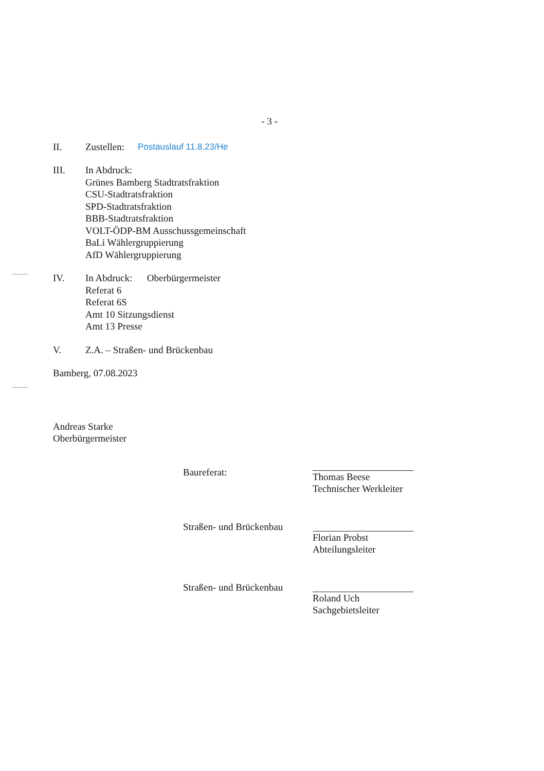- 3 -
II. Zustellen: Postauslauf 11.8.23/He
III. In Abdruck:
Grünes Bamberg Stadtratsfraktion
CSU-Stadtratsfraktion
SPD-Stadtratsfraktion
BBB-Stadtratsfraktion
VOLT-ÖDP-BM Ausschussgemeinschaft
BaLi Wählergruppierung
AfD Wählergruppierung
IV. In Abdruck: Oberbürgermeister
Referat 6
Referat 6S
Amt 10 Sitzungsdienst
Amt 13 Presse
V. Z.A. – Straßen- und Brückenbau
Bamberg, 07.08.2023
Andreas Starke
Oberbürgermeister
Baureferat:
Thomas Beese
Technischer Werkleiter
Straßen- und Brückenbau
Florian Probst
Abteilungsleiter
Straßen- und Brückenbau
Roland Uch
Sachgebietsleiter